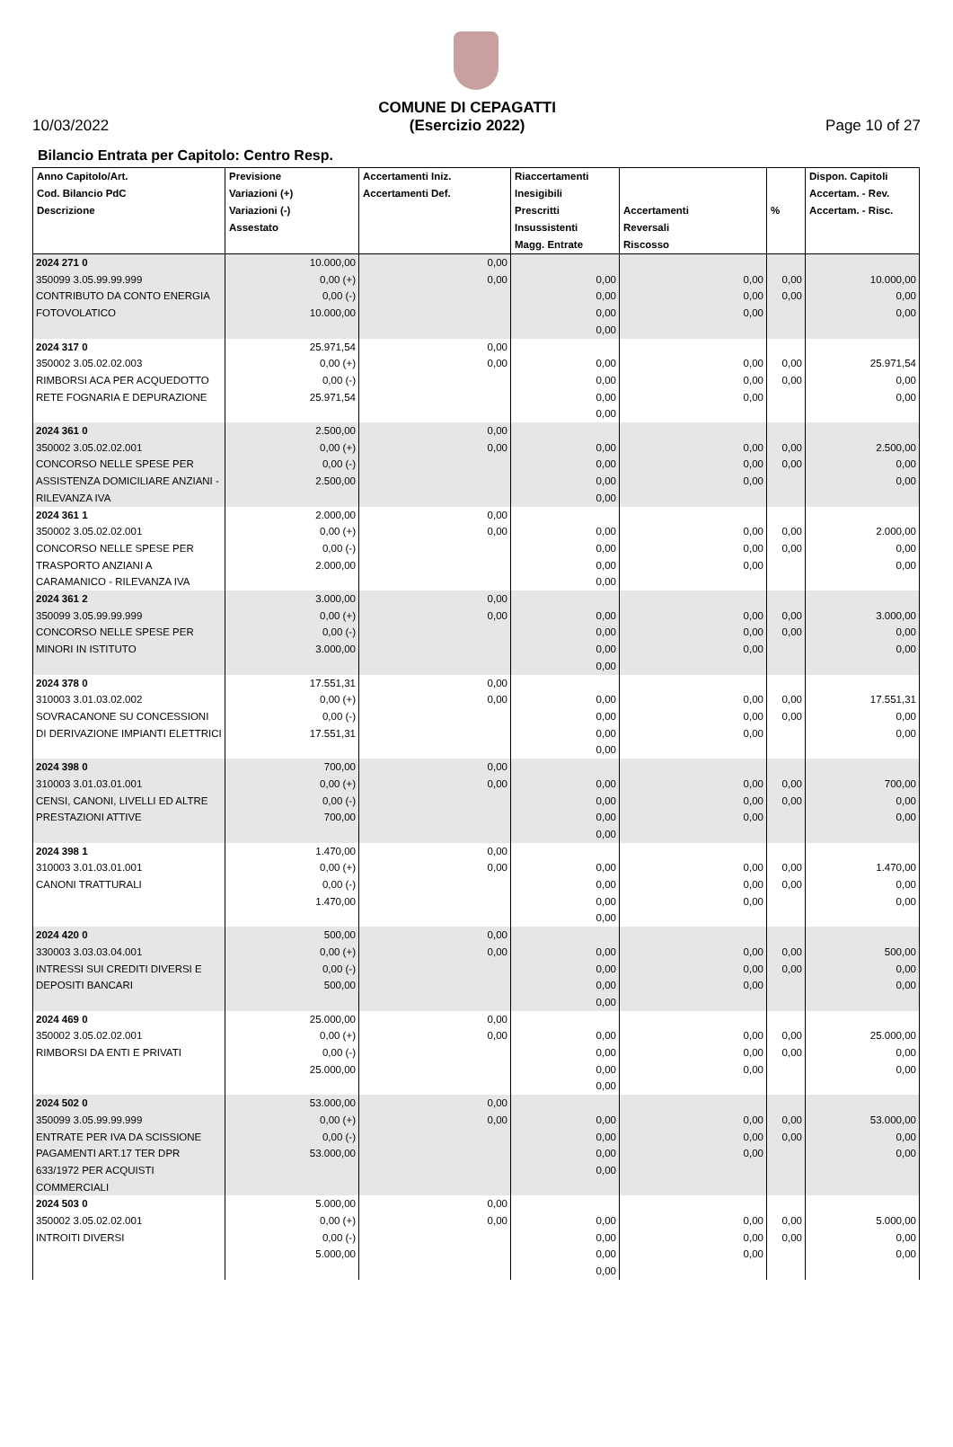10/03/2022
COMUNE DI CEPAGATTI
(Esercizio 2022)
Page 10 of 27
Bilancio Entrata per Capitolo: Centro Resp.
| Anno Capitolo/Art. Cod. Bilancio PdC Descrizione | Previsione Variazioni (+) Variazioni (-) Assestato | Accertamenti Iniz. Accertamenti Def. | Riaccertamenti Inesigibili Prescritti Insussistenti Magg. Entrate | Accertamenti Reversali Riscosso | % | Dispon. Capitoli Accertam. - Rev. Accertam. - Risc. |
| --- | --- | --- | --- | --- | --- | --- |
| 2024 271 0 350099 3.05.99.99.999 CONTRIBUTO DA CONTO ENERGIA FOTOVOLATICO | 10.000,00 0,00 (+) 0,00 (-) 10.000,00 | 0,00 0,00 | 0,00 0,00 0,00 0,00 | 0,00 0,00 0,00 | 0,00 0,00 | 10.000,00 0,00 0,00 |
| 2024 317 0 350002 3.05.02.02.003 RIMBORSI ACA PER ACQUEDOTTO RETE FOGNARIA E DEPURAZIONE | 25.971,54 0,00 (+) 0,00 (-) 25.971,54 | 0,00 0,00 | 0,00 0,00 0,00 0,00 | 0,00 0,00 0,00 | 0,00 0,00 | 25.971,54 0,00 0,00 |
| 2024 361 0 350002 3.05.02.02.001 CONCORSO NELLE SPESE PER ASSISTENZA DOMICILIARE ANZIANI - RILEVANZA IVA | 2.500,00 0,00 (+) 0,00 (-) 2.500,00 | 0,00 0,00 | 0,00 0,00 0,00 0,00 | 0,00 0,00 0,00 | 0,00 0,00 | 2.500,00 0,00 0,00 |
| 2024 361 1 350002 3.05.02.02.001 CONCORSO NELLE SPESE PER TRASPORTO ANZIANI A CARAMANICO - RILEVANZA IVA | 2.000,00 0,00 (+) 0,00 (-) 2.000,00 | 0,00 0,00 | 0,00 0,00 0,00 0,00 | 0,00 0,00 0,00 | 0,00 0,00 | 2.000,00 0,00 0,00 |
| 2024 361 2 350099 3.05.99.99.999 CONCORSO NELLE SPESE PER MINORI IN ISTITUTO | 3.000,00 0,00 (+) 0,00 (-) 3.000,00 | 0,00 0,00 | 0,00 0,00 0,00 0,00 | 0,00 0,00 0,00 | 0,00 0,00 | 3.000,00 0,00 0,00 |
| 2024 378 0 310003 3.01.03.02.002 SOVRACANONE SU CONCESSIONI DI DERIVAZIONE IMPIANTI ELETTRICI | 17.551,31 0,00 (+) 0,00 (-) 17.551,31 | 0,00 0,00 | 0,00 0,00 0,00 0,00 | 0,00 0,00 0,00 | 0,00 0,00 | 17.551,31 0,00 0,00 |
| 2024 398 0 310003 3.01.03.01.001 CENSI, CANONI, LIVELLI ED ALTRE PRESTAZIONI ATTIVE | 700,00 0,00 (+) 0,00 (-) 700,00 | 0,00 0,00 | 0,00 0,00 0,00 0,00 | 0,00 0,00 0,00 | 0,00 0,00 | 700,00 0,00 0,00 |
| 2024 398 1 310003 3.01.03.01.001 CANONI TRATTURALI | 1.470,00 0,00 (+) 0,00 (-) 1.470,00 | 0,00 0,00 | 0,00 0,00 0,00 0,00 | 0,00 0,00 0,00 | 0,00 0,00 | 1.470,00 0,00 0,00 |
| 2024 420 0 330003 3.03.03.04.001 INTRESSI SUI CREDITI DIVERSI E DEPOSITI BANCARI | 500,00 0,00 (+) 0,00 (-) 500,00 | 0,00 0,00 | 0,00 0,00 0,00 0,00 | 0,00 0,00 0,00 | 0,00 0,00 | 500,00 0,00 0,00 |
| 2024 469 0 350002 3.05.02.02.001 RIMBORSI DA ENTI E PRIVATI | 25.000,00 0,00 (+) 0,00 (-) 25.000,00 | 0,00 0,00 | 0,00 0,00 0,00 0,00 | 0,00 0,00 0,00 | 0,00 0,00 | 25.000,00 0,00 0,00 |
| 2024 502 0 350099 3.05.99.99.999 ENTRATE PER IVA DA SCISSIONE PAGAMENTI ART.17 TER DPR 633/1972 PER ACQUISTI COMMERCIALI | 53.000,00 0,00 (+) 0,00 (-) 53.000,00 | 0,00 0,00 | 0,00 0,00 0,00 0,00 | 0,00 0,00 0,00 | 0,00 0,00 | 53.000,00 0,00 0,00 |
| 2024 503 0 350002 3.05.02.02.001 INTROITI DIVERSI | 5.000,00 0,00 (+) 0,00 (-) 5.000,00 | 0,00 0,00 | 0,00 0,00 0,00 0,00 | 0,00 0,00 0,00 | 0,00 0,00 | 5.000,00 0,00 0,00 |